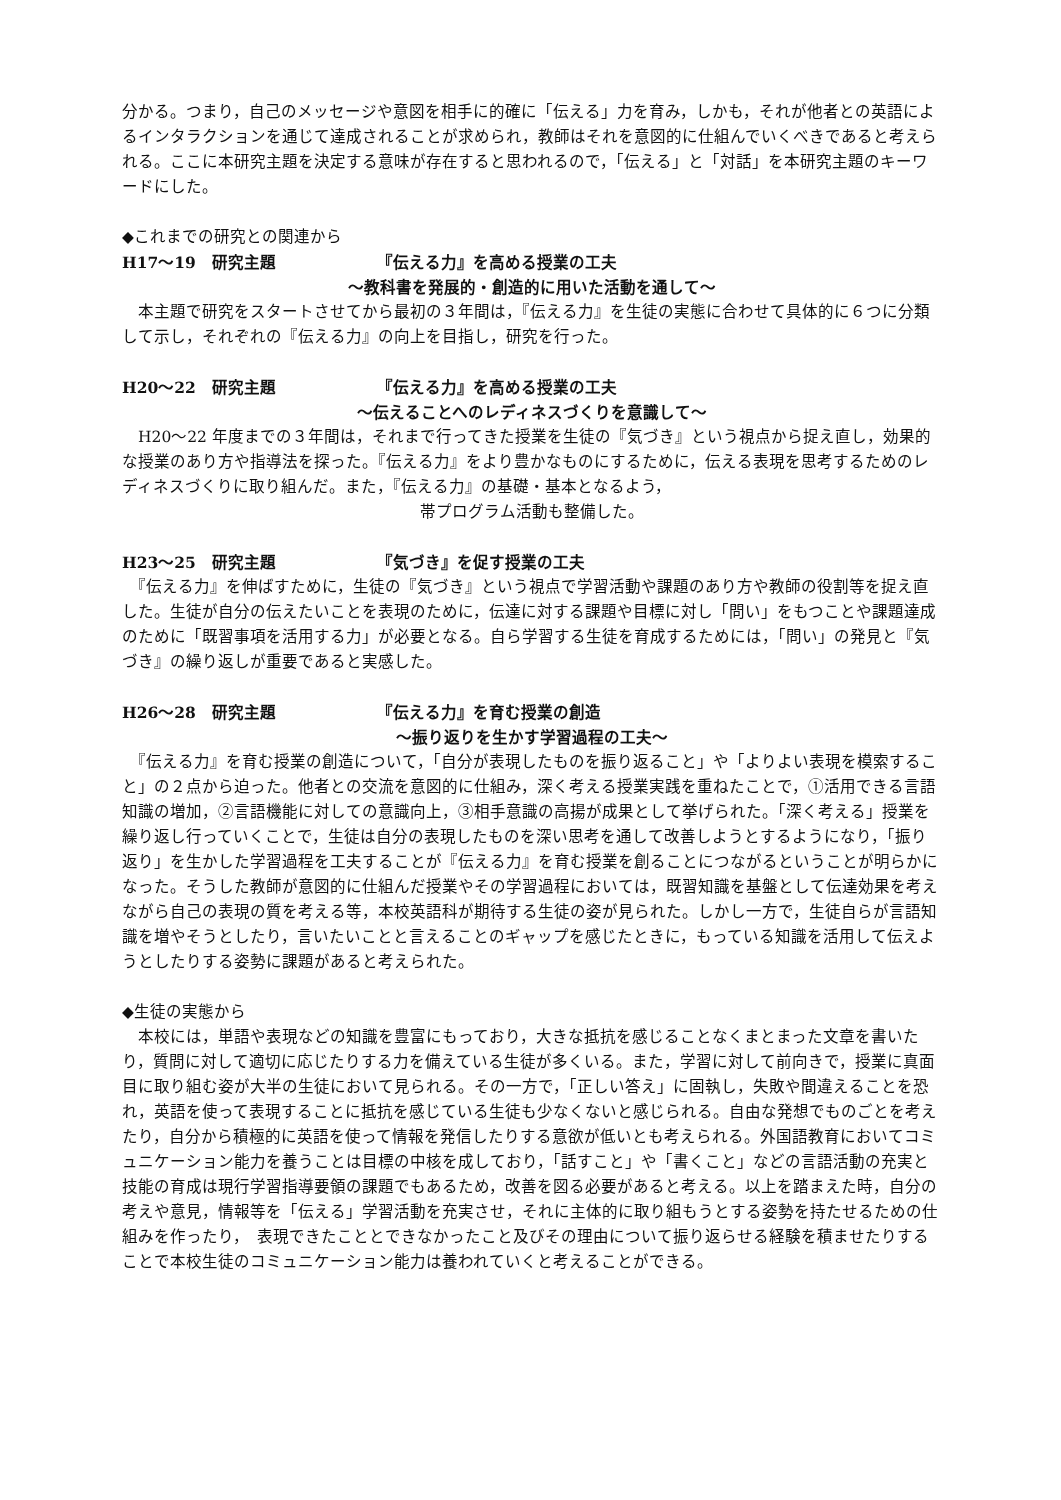分かる。つまり，自己のメッセージや意図を相手に的確に「伝える」力を育み，しかも，それが他者との英語によるインタラクションを通じて達成されることが求められ，教師はそれを意図的に仕組んでいくべきであると考えられる。ここに本研究主題を決定する意味が存在すると思われるので，「伝える」と「対話」を本研究主題のキーワードにした。
◆これまでの研究との関連から
H17～19　研究主題 『伝える力』を高める授業の工夫
～教科書を発展的・創造的に用いた活動を通して～
　本主題で研究をスタートさせてから最初の３年間は，『伝える力』を生徒の実態に合わせて具体的に６つに分類して示し，それぞれの『伝える力』の向上を目指し，研究を行った。
H20～22　研究主題 『伝える力』を高める授業の工夫
～伝えることへのレディネスづくりを意識して～
　H20～22 年度までの３年間は，それまで行ってきた授業を生徒の『気づき』という視点から捉え直し，効果的な授業のあり方や指導法を探った。『伝える力』をより豊かなものにするために，伝える表現を思考するためのレディネスづくりに取り組んだ。また，『伝える力』の基礎・基本となるよう，
帯プログラム活動も整備した。
H23～25　研究主題 『気づき』を促す授業の工夫
　『伝える力』を伸ばすために，生徒の『気づき』という視点で学習活動や課題のあり方や教師の役割等を捉え直した。生徒が自分の伝えたいことを表現のために，伝達に対する課題や目標に対し「問い」をもつことや課題達成のために「既習事項を活用する力」が必要となる。自ら学習する生徒を育成するためには，「問い」の発見と『気づき』の繰り返しが重要であると実感した。
H26～28　研究主題 『伝える力』を育む授業の創造
～振り返りを生かす学習過程の工夫～
　『伝える力』を育む授業の創造について，「自分が表現したものを振り返ること」や「よりよい表現を模索すること」の２点から迫った。他者との交流を意図的に仕組み，深く考える授業実践を重ねたことで，①活用できる言語知識の増加，②言語機能に対しての意識向上，③相手意識の高揚が成果として挙げられた。「深く考える」授業を繰り返し行っていくことで，生徒は自分の表現したものを深い思考を通して改善しようとするようになり，「振り返り」を生かした学習過程を工夫することが『伝える力』を育む授業を創ることにつながるということが明らかになった。そうした教師が意図的に仕組んだ授業やその学習過程においては，既習知識を基盤として伝達効果を考えながら自己の表現の質を考える等，本校英語科が期待する生徒の姿が見られた。しかし一方で，生徒自らが言語知識を増やそうとしたり，言いたいことと言えることのギャップを感じたときに，もっている知識を活用して伝えようとしたりする姿勢に課題があると考えられた。
◆生徒の実態から
　本校には，単語や表現などの知識を豊富にもっており，大きな抵抗を感じることなくまとまった文章を書いたり，質問に対して適切に応じたりする力を備えている生徒が多くいる。また，学習に対して前向きで，授業に真面目に取り組む姿が大半の生徒において見られる。その一方で，「正しい答え」に固執し，失敗や間違えることを恐れ，英語を使って表現することに抵抗を感じている生徒も少なくないと感じられる。自由な発想でものごとを考えたり，自分から積極的に英語を使って情報を発信したりする意欲が低いとも考えられる。外国語教育においてコミュニケーション能力を養うことは目標の中核を成しており，「話すこと」や「書くこと」などの言語活動の充実と技能の育成は現行学習指導要領の課題でもあるため，改善を図る必要があると考える。以上を踏まえた時，自分の考えや意見，情報等を「伝える」学習活動を充実させ，それに主体的に取り組もうとする姿勢を持たせるための仕組みを作ったり，　表現できたこととできなかったこと及びその理由について振り返らせる経験を積ませたりすることで本校生徒のコミュニケーション能力は養われていくと考えることができる。